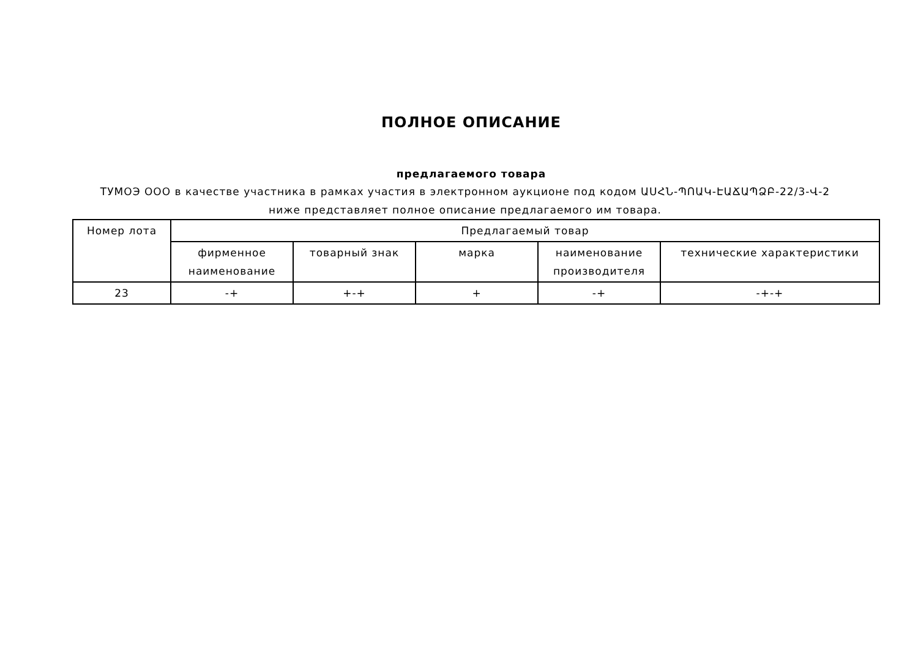ПОЛНОЕ ОПИСАНИЕ
предлагаемого товара
ТУМОЭ ООО в качестве участника в рамках участия в электронном аукционе под кодом ԱՍՀՆ-ՊՈԱԿ-ԷԱՃԱՊՁԲ-22/3-Վ-2 ниже представляет полное описание предлагаемого им товара.
| Номер лота | Предлагаемый товар | | | | |
| --- | --- | --- | --- | --- | --- |
| | фирменное наименование | товарный знак | марка | наименование производителя | технические характеристики |
| 23 | -+ | +-+ | + | -+ | -+-+ |